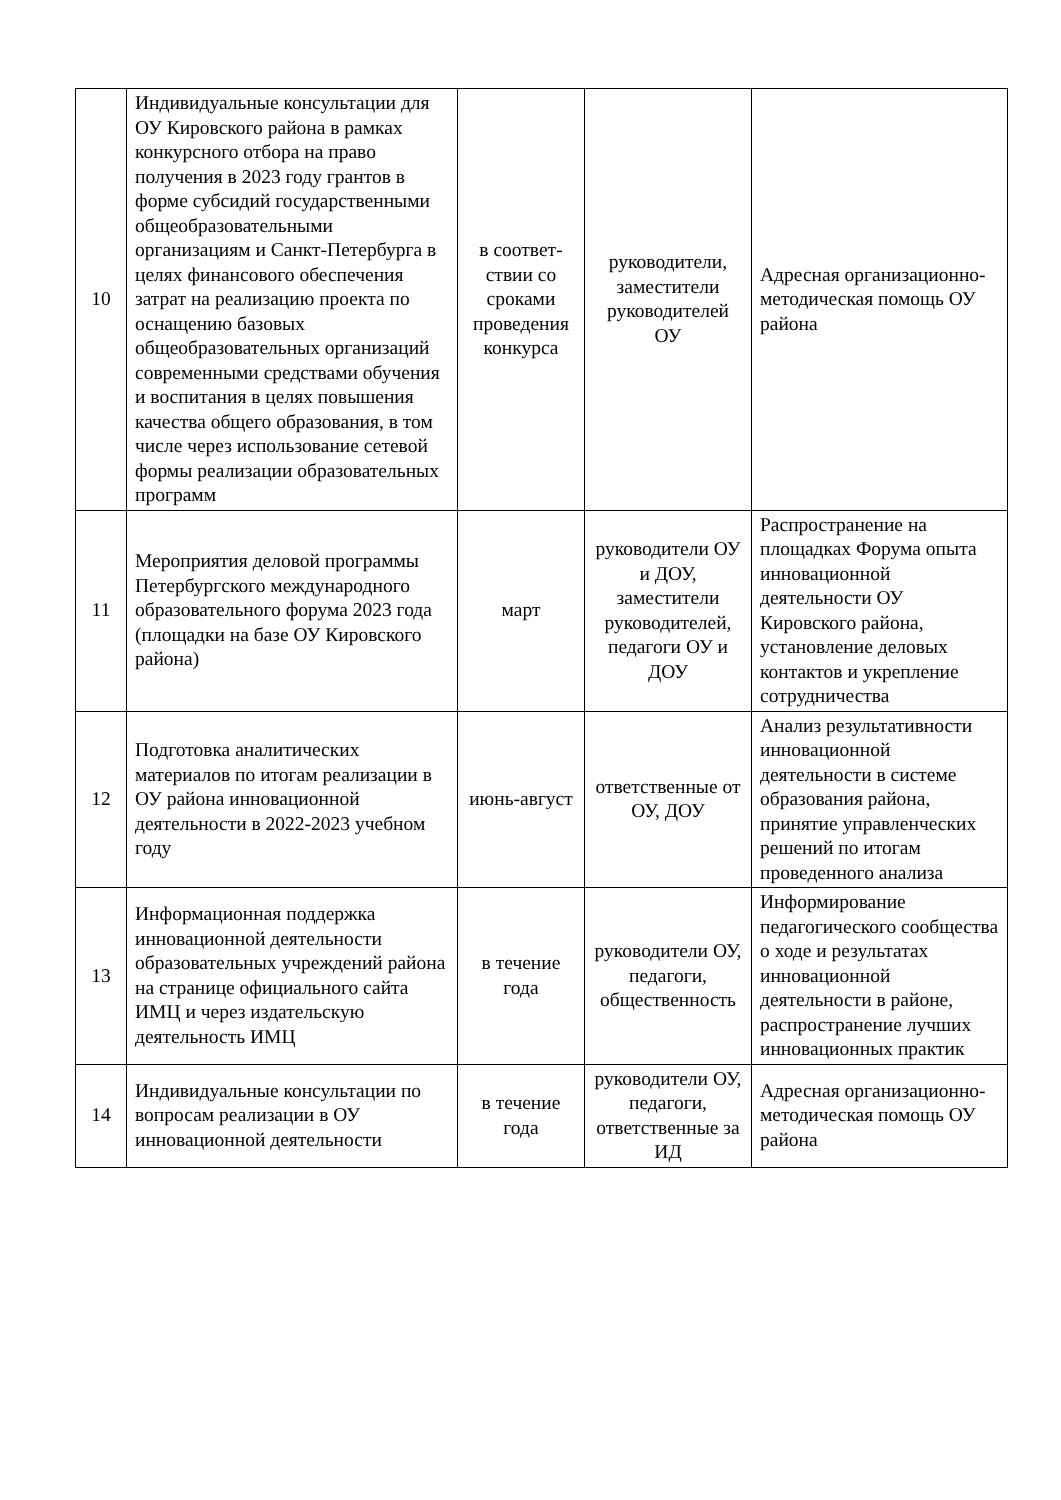| 10 | Индивидуальные консультации для ОУ Кировского района в рамках конкурсного отбора на право получения в 2023 году грантов в форме субсидий государственными общеобразовательными организациям и Санкт-Петербурга в целях финансового обеспечения затрат на реализацию проекта по оснащению базовых общеобразовательных организаций современными средствами обучения и воспитания в целях повышения качества общего образования, в том числе через использование сетевой формы реализации образовательных программ | в соответ-ствии со сроками проведения конкурса | руководители, заместители руководителей ОУ | Адресная организационно-методическая помощь ОУ района |
| 11 | Мероприятия деловой программы Петербургского международного образовательного форума 2023 года (площадки на базе ОУ Кировского района) | март | руководители ОУ и ДОУ, заместители руководителей, педагоги ОУ и ДОУ | Распространение на площадках Форума опыта инновационной деятельности ОУ Кировского района, установление деловых контактов и укрепление сотрудничества |
| 12 | Подготовка аналитических материалов по итогам реализации в ОУ района инновационной деятельности в 2022-2023 учебном году | июнь-август | ответственные от ОУ, ДОУ | Анализ результативности инновационной деятельности в системе образования района, принятие управленческих решений по итогам проведенного анализа |
| 13 | Информационная поддержка инновационной деятельности образовательных учреждений района на странице официального сайта ИМЦ и через издательскую деятельность ИМЦ | в течение года | руководители ОУ, педагоги, общественность | Информирование педагогического сообщества о ходе и результатах инновационной деятельности в районе, распространение лучших инновационных практик |
| 14 | Индивидуальные консультации по вопросам реализации в ОУ инновационной деятельности | в течение года | руководители ОУ, педагоги, ответственные за ИД | Адресная организационно-методическая помощь ОУ района |